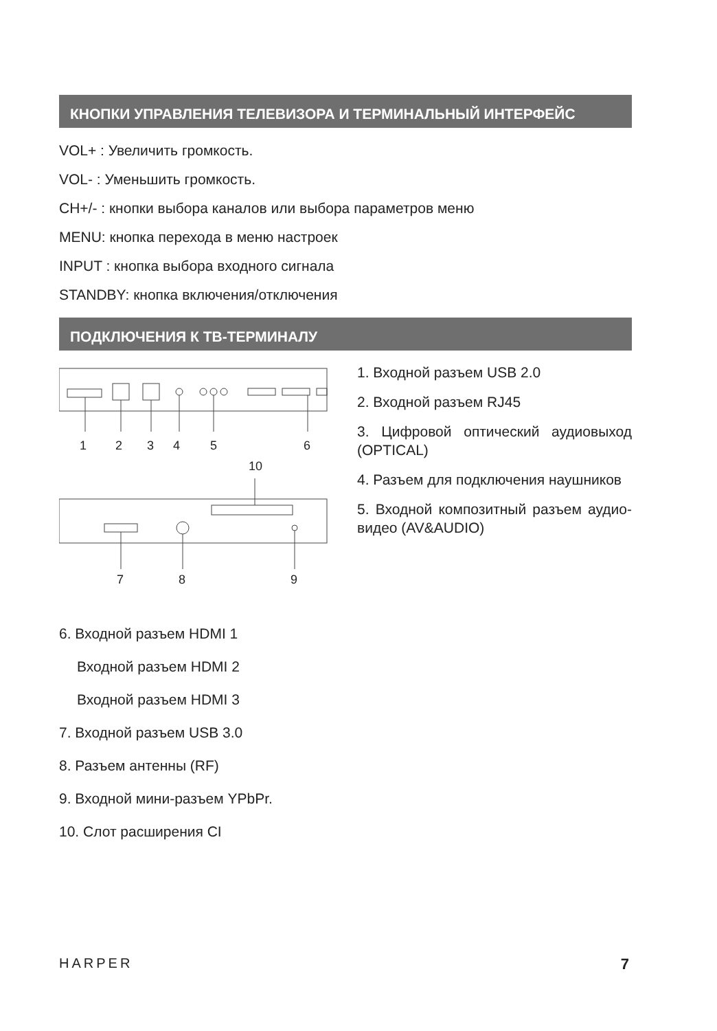КНОПКИ УПРАВЛЕНИЯ ТЕЛЕВИЗОРА И ТЕРМИНАЛЬНЫЙ ИНТЕРФЕЙС
VOL+ : Увеличить громкость.
VOL- : Уменьшить громкость.
CH+/- : кнопки выбора каналов или выбора параметров меню
MENU: кнопка перехода в меню настроек
INPUT : кнопка выбора входного сигнала
STANDBY: кнопка включения/отключения
ПОДКЛЮЧЕНИЯ К ТВ-ТЕРМИНАЛУ
1 2 3 4 5 6
10
7 8 9
1. Входной разъем USB 2.0
2. Входной разъем RJ45
3. Цифровой оптический аудиовыход (OPTICAL)
4. Разъем для подключения наушников
5. Входной композитный разъем аудио-видео (AV&AUDIO)
6. Входной разъем HDMI 1
Входной разъем HDMI 2
Входной разъем HDMI 3
7. Входной разъем USB 3.0
8. Разъем антенны (RF)
9. Входной мини-разъем YPbPr.
10. Слот расширения CI
HARPER 7